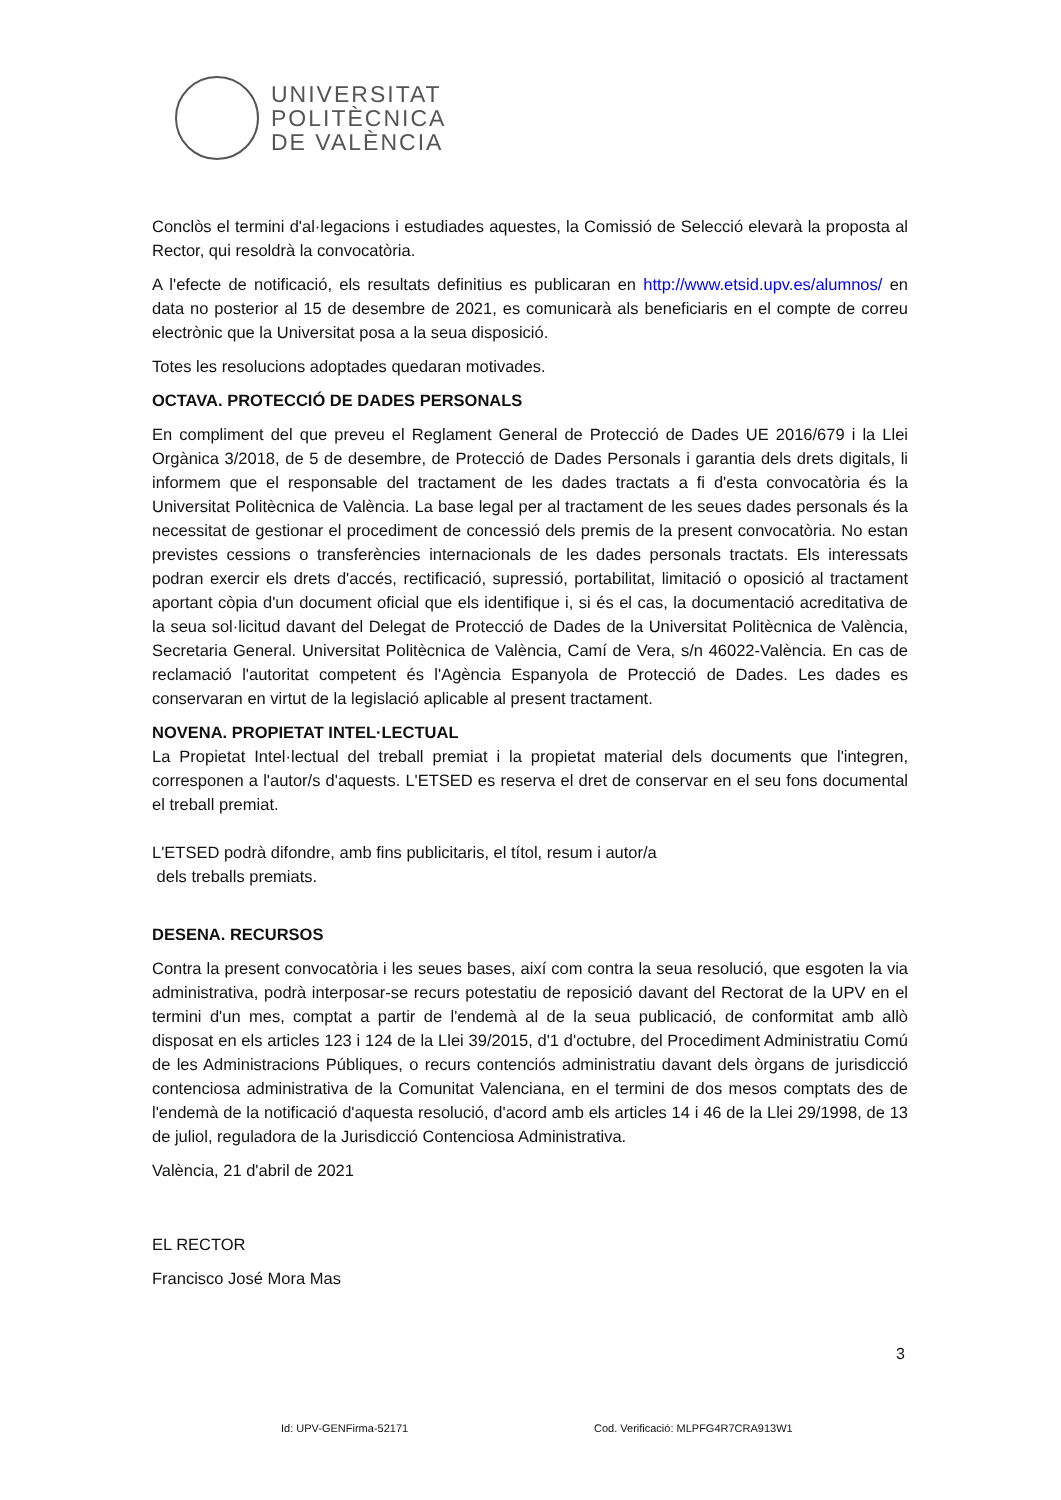UNIVERSITAT
POLITÈCNICA
DE VALÈNCIA
Conclòs el termini d'al·legacions i estudiades aquestes, la Comissió de Selecció elevarà la proposta al Rector, qui resoldrà la convocatòria.
A l'efecte de notificació, els resultats definitius es publicaran en http://www.etsid.upv.es/alumnos/ en data no posterior al 15 de desembre de 2021, es comunicarà als beneficiaris en el compte de correu electrònic que la Universitat posa a la seua disposició.
Totes les resolucions adoptades quedaran motivades.
OCTAVA. PROTECCIÓ DE DADES PERSONALS
En compliment del que preveu el Reglament General de Protecció de Dades UE 2016/679 i la Llei Orgànica 3/2018, de 5 de desembre, de Protecció de Dades Personals i garantia dels drets digitals, li informem que el responsable del tractament de les dades tractats a fi d'esta convocatòria és la Universitat Politècnica de València. La base legal per al tractament de les seues dades personals és la necessitat de gestionar el procediment de concessió dels premis de la present convocatòria. No estan previstes cessions o transferències internacionals de les dades personals tractats. Els interessats podran exercir els drets d'accés, rectificació, supressió, portabilitat, limitació o oposició al tractament aportant còpia d'un document oficial que els identifique i, si és el cas, la documentació acreditativa de la seua sol·licitud davant del Delegat de Protecció de Dades de la Universitat Politècnica de València, Secretaria General. Universitat Politècnica de València, Camí de Vera, s/n 46022-València. En cas de reclamació l'autoritat competent és l'Agència Espanyola de Protecció de Dades. Les dades es conservaran en virtut de la legislació aplicable al present tractament.
NOVENA. PROPIETAT INTEL·LECTUAL
La Propietat Intel·lectual del treball premiat i la propietat material dels documents que l'integren, corresponen a l'autor/s d'aquests. L'ETSED es reserva el dret de conservar en el seu fons documental el treball premiat.
L'ETSED podrà difondre, amb fins publicitaris, el títol, resum i autor/a
dels treballs premiats.
DESENA. RECURSOS
Contra la present convocatòria i les seues bases, així com contra la seua resolució, que esgoten la via administrativa, podrà interposar-se recurs potestatiu de reposició davant del Rectorat de la UPV en el termini d'un mes, comptat a partir de l'endemà al de la seua publicació, de conformitat amb allò disposat en els articles 123 i 124 de la Llei 39/2015, d'1 d'octubre, del Procediment Administratiu Comú de les Administracions Públiques, o recurs contenciós administratiu davant dels òrgans de jurisdicció contenciosa administrativa de la Comunitat Valenciana, en el termini de dos mesos comptats des de l'endemà de la notificació d'aquesta resolució, d'acord amb els articles 14 i 46 de la Llei 29/1998, de 13 de juliol, reguladora de la Jurisdicció Contenciosa Administrativa.
València, 21 d'abril de 2021
EL RECTOR
Francisco José Mora Mas
3
Id: UPV-GENFirma-52171
Cod. Verificació: MLPFG4R7CRA913W1